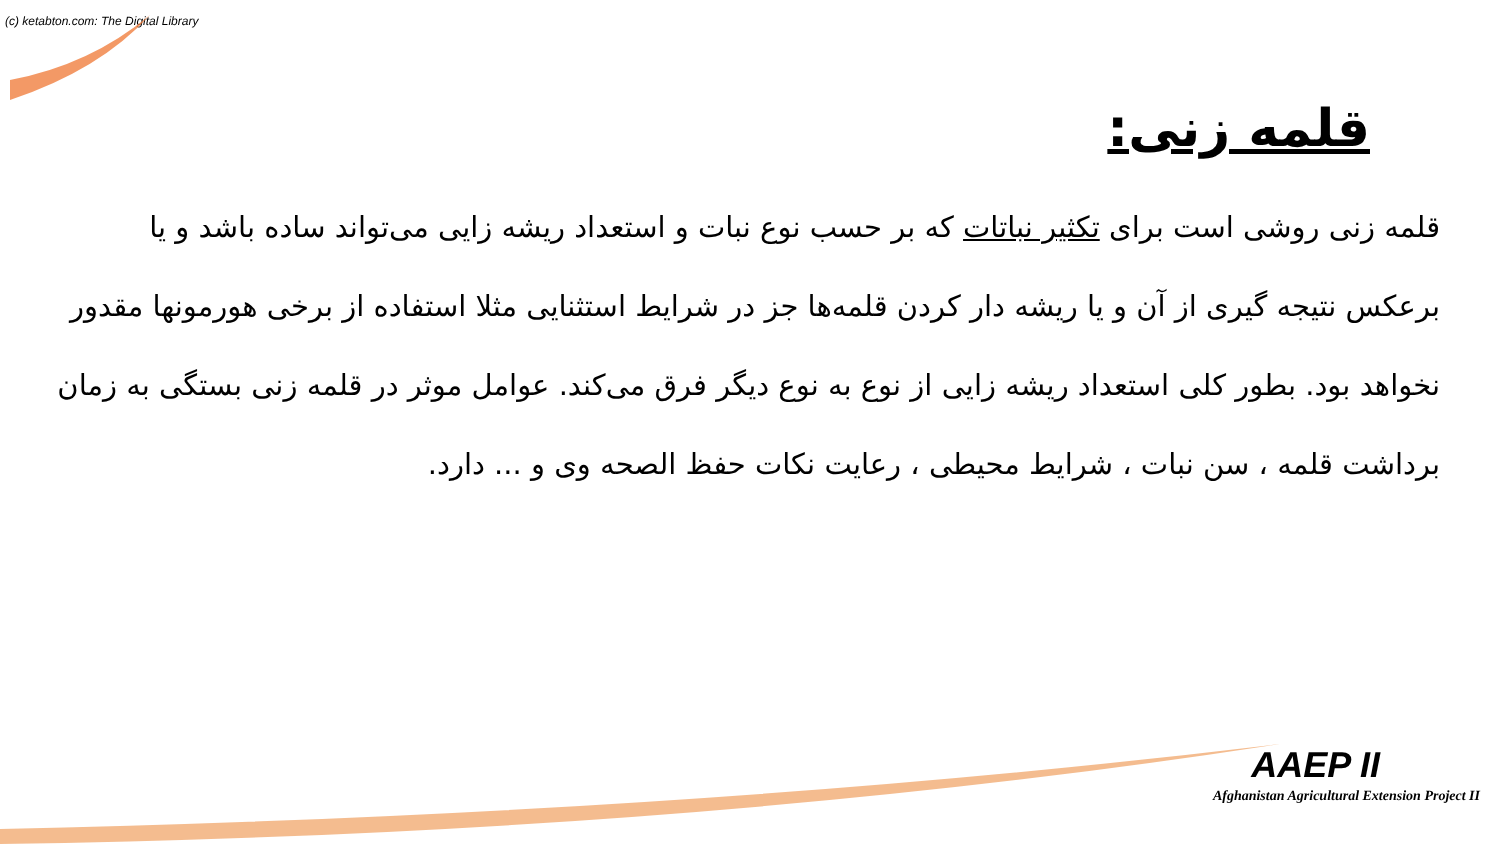(c) ketabton.com: The Digital Library
قلمه زنی:
قلمه زنی روشی است برای تکثیر نباتات که بر حسب نوع نبات و استعداد ریشه زایی می‌تواند ساده باشد و یا برعکس نتیجه گیری از آن و یا ریشه دار کردن قلمه‌ها جز در شرایط استثنایی مثلا استفاده از برخی هورمونها مقدور نخواهد بود. بطور کلی استعداد ریشه زایی از نوع به نوع دیگر فرق می‌کند. عوامل موثر در قلمه زنی بستگی به زمان برداشت قلمه ، سن نبات ، شرایط محیطی ، رعایت نکات حفظ الصحه وی و ... دارد.
AAEP II
Afghanistan Agricultural Extension Project II